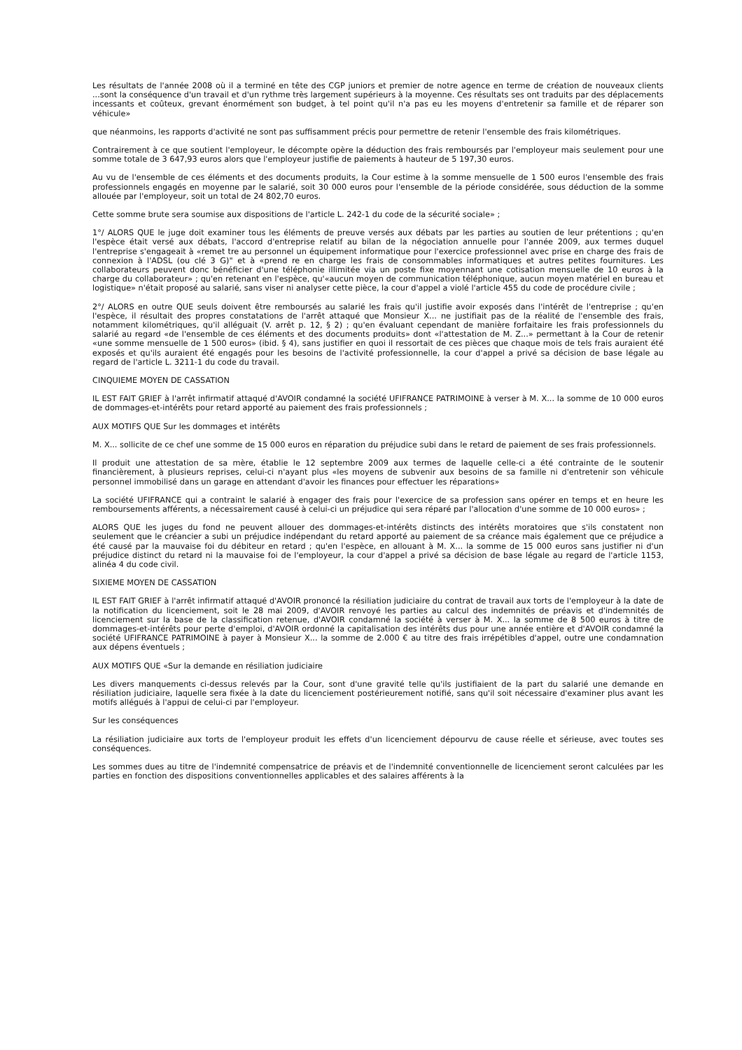Les résultats de l'année 2008 où il a terminé en tête des CGP juniors et premier de notre agence en terme de création de nouveaux clients ...sont la conséquence d'un travail et d'un rythme très largement supérieurs à la moyenne. Ces résultats ses ont traduits par des déplacements incessants et coûteux, grevant énormément son budget, à tel point qu'il n'a pas eu les moyens d'entretenir sa famille et de réparer son véhicule»
que néanmoins, les rapports d'activité ne sont pas suffisamment précis pour permettre de retenir l'ensemble des frais kilométriques.
Contrairement à ce que soutient l'employeur, le décompte opère la déduction des frais remboursés par l'employeur mais seulement pour une somme totale de 3 647,93 euros alors que l'employeur justifie de paiements à hauteur de 5 197,30 euros.
Au vu de l'ensemble de ces éléments et des documents produits, la Cour estime à la somme mensuelle de 1 500 euros l'ensemble des frais professionnels engagés en moyenne par le salarié, soit 30 000 euros pour l'ensemble de la période considérée, sous déduction de la somme allouée par l'employeur, soit un total de 24 802,70 euros.
Cette somme brute sera soumise aux dispositions de l'article L. 242-1 du code de la sécurité sociale» ;
1°/ ALORS QUE le juge doit examiner tous les éléments de preuve versés aux débats par les parties au soutien de leur prétentions ; qu'en l'espèce était versé aux débats, l'accord d'entreprise relatif au bilan de la négociation annuelle pour l'année 2009, aux termes duquel l'entreprise s'engageait à «remet tre au personnel un équipement informatique pour l'exercice professionnel avec prise en charge des frais de connexion à l'ADSL (ou clé 3 G)" et à «prend re en charge les frais de consommables informatiques et autres petites fournitures. Les collaborateurs peuvent donc bénéficier d'une téléphonie illimitée via un poste fixe moyennant une cotisation mensuelle de 10 euros à la charge du collaborateur» ; qu'en retenant en l'espèce, qu'«aucun moyen de communication téléphonique, aucun moyen matériel en bureau et logistique» n'était proposé au salarié, sans viser ni analyser cette pièce, la cour d'appel a violé l'article 455 du code de procédure civile ;
2°/ ALORS en outre QUE seuls doivent être remboursés au salarié les frais qu'il justifie avoir exposés dans l'intérêt de l'entreprise ; qu'en l'espèce, il résultait des propres constatations de l'arrêt attaqué que Monsieur X... ne justifiait pas de la réalité de l'ensemble des frais, notamment kilométriques, qu'il alléguait (V. arrêt p. 12, § 2) ; qu'en évaluant cependant de manière forfaitaire les frais professionnels du salarié au regard «de l'ensemble de ces éléments et des documents produits» dont «l'attestation de M. Z...» permettant à la Cour de retenir «une somme mensuelle de 1 500 euros» (ibid. § 4), sans justifier en quoi il ressortait de ces pièces que chaque mois de tels frais auraient été exposés et qu'ils auraient été engagés pour les besoins de l'activité professionnelle, la cour d'appel a privé sa décision de base légale au regard de l'article L. 3211-1 du code du travail.
CINQUIEME MOYEN DE CASSATION
IL EST FAIT GRIEF à l'arrêt infirmatif attaqué d'AVOIR condamné la société UFIFRANCE PATRIMOINE à verser à M. X... la somme de 10 000 euros de dommages-et-intérêts pour retard apporté au paiement des frais professionnels ;
AUX MOTIFS QUE Sur les dommages et intérêts
M. X... sollicite de ce chef une somme de 15 000 euros en réparation du préjudice subi dans le retard de paiement de ses frais professionnels.
Il produit une attestation de sa mère, établie le 12 septembre 2009 aux termes de laquelle celle-ci a été contrainte de le soutenir financièrement, à plusieurs reprises, celui-ci n'ayant plus «les moyens de subvenir aux besoins de sa famille ni d'entretenir son véhicule personnel immobilisé dans un garage en attendant d'avoir les finances pour effectuer les réparations»
La société UFIFRANCE qui a contraint le salarié à engager des frais pour l'exercice de sa profession sans opérer en temps et en heure les remboursements afférents, a nécessairement causé à celui-ci un préjudice qui sera réparé par l'allocation d'une somme de 10 000 euros» ;
ALORS QUE les juges du fond ne peuvent allouer des dommages-et-intérêts distincts des intérêts moratoires que s'ils constatent non seulement que le créancier a subi un préjudice indépendant du retard apporté au paiement de sa créance mais également que ce préjudice a été causé par la mauvaise foi du débiteur en retard ; qu'en l'espèce, en allouant à M. X... la somme de 15 000 euros sans justifier ni d'un préjudice distinct du retard ni la mauvaise foi de l'employeur, la cour d'appel a privé sa décision de base légale au regard de l'article 1153, alinéa 4 du code civil.
SIXIEME MOYEN DE CASSATION
IL EST FAIT GRIEF à l'arrêt infirmatif attaqué d'AVOIR prononcé la résiliation judiciaire du contrat de travail aux torts de l'employeur à la date de la notification du licenciement, soit le 28 mai 2009, d'AVOIR renvoyé les parties au calcul des indemnités de préavis et d'indemnités de licenciement sur la base de la classification retenue, d'AVOIR condamné la société à verser à M. X... la somme de 8 500 euros à titre de dommages-et-intérêts pour perte d'emploi, d'AVOIR ordonné la capitalisation des intérêts dus pour une année entière et d'AVOIR condamné la société UFIFRANCE PATRIMOINE à payer à Monsieur X... la somme de 2.000 € au titre des frais irrépétibles d'appel, outre une condamnation aux dépens éventuels ;
AUX MOTIFS QUE «Sur la demande en résiliation judiciaire
Les divers manquements ci-dessus relevés par la Cour, sont d'une gravité telle qu'ils justifiaient de la part du salarié une demande en résiliation judiciaire, laquelle sera fixée à la date du licenciement postérieurement notifié, sans qu'il soit nécessaire d'examiner plus avant les motifs allégués à l'appui de celui-ci par l'employeur.
Sur les conséquences
La résiliation judiciaire aux torts de l'employeur produit les effets d'un licenciement dépourvu de cause réelle et sérieuse, avec toutes ses conséquences.
Les sommes dues au titre de l'indemnité compensatrice de préavis et de l'indemnité conventionnelle de licenciement seront calculées par les parties en fonction des dispositions conventionnelles applicables et des salaires afférents à la